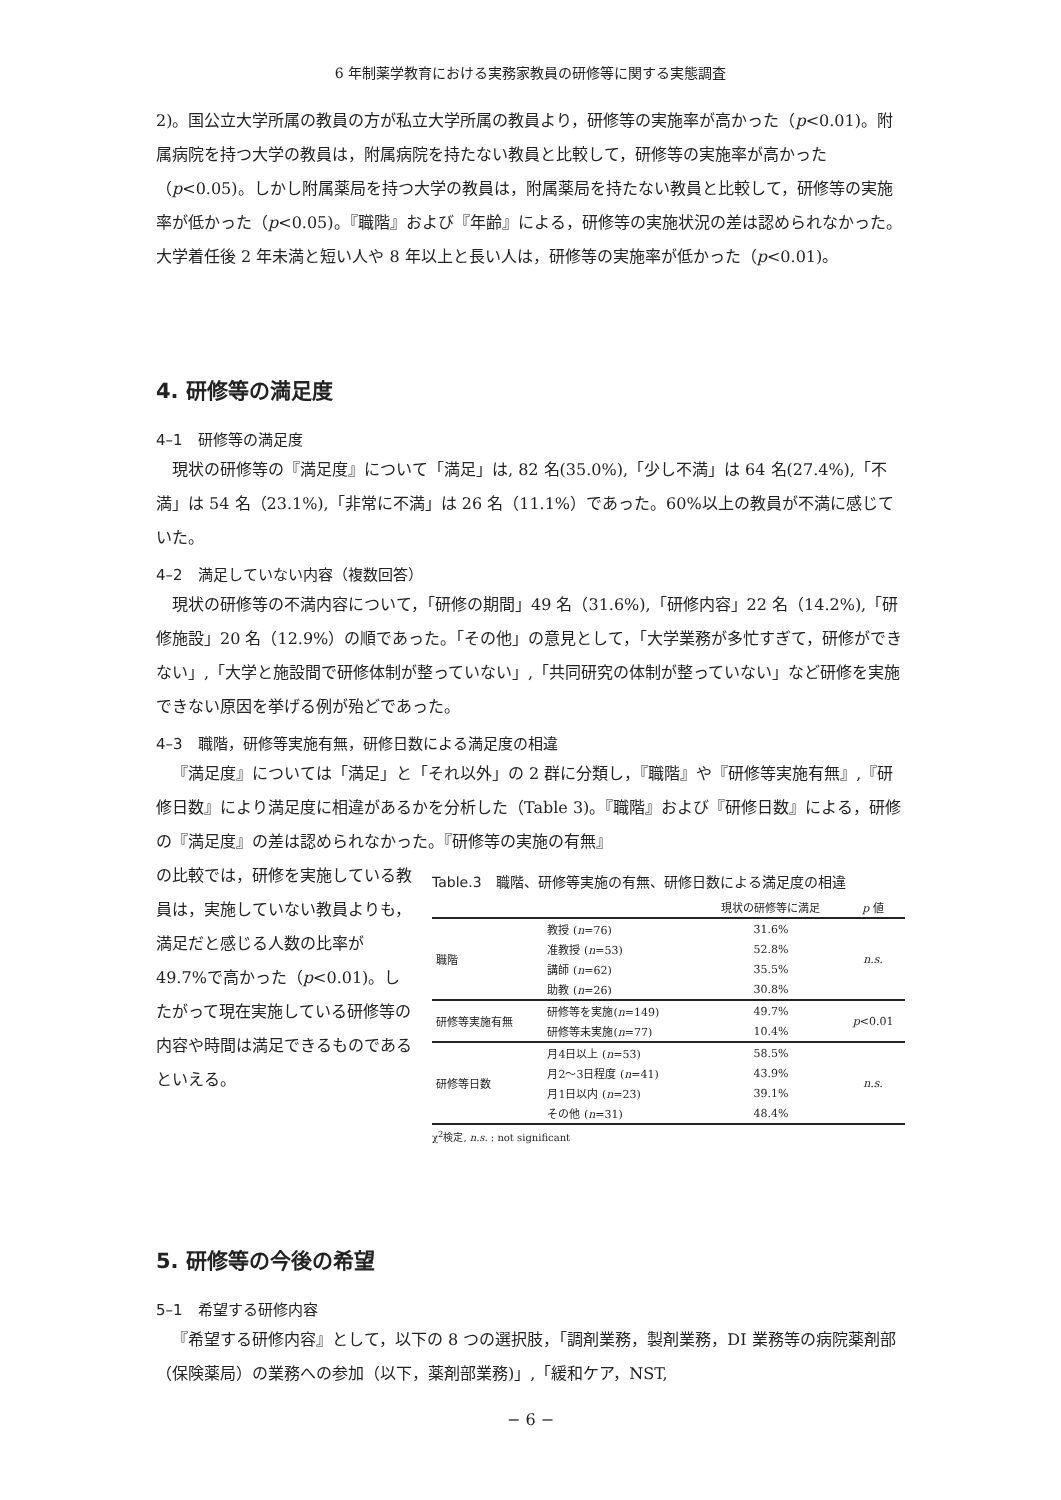6 年制薬学教育における実務家教員の研修等に関する実態調査
2)。国公立大学所属の教員の方が私立大学所属の教員より，研修等の実施率が高かった（p<0.01)。附属病院を持つ大学の教員は，附属病院を持たない教員と比較して，研修等の実施率が高かった（p<0.05)。しかし附属薬局を持つ大学の教員は，附属薬局を持たない教員と比較して，研修等の実施率が低かった（p<0.05)。『職階』および『年齢』による，研修等の実施状況の差は認められなかった。大学着任後 2 年未満と短い人や 8 年以上と長い人は，研修等の実施率が低かった（p<0.01)。
4. 研修等の満足度
4–1　研修等の満足度
現状の研修等の『満足度』について「満足」は, 82 名(35.0%),「少し不満」は 64 名(27.4%),「不満」は 54 名（23.1%),「非常に不満」は 26 名（11.1%）であった。60%以上の教員が不満に感じていた。
4–2　満足していない内容（複数回答）
現状の研修等の不満内容について，「研修の期間」49 名（31.6%),「研修内容」22 名（14.2%),「研修施設」20 名（12.9%）の順であった。「その他」の意見として，「大学業務が多忙すぎて，研修ができない」,「大学と施設間で研修体制が整っていない」,「共同研究の体制が整っていない」など研修を実施できない原因を挙げる例が殆どであった。
4–3　職階，研修等実施有無，研修日数による満足度の相違
『満足度』については「満足」と「それ以外」の 2 群に分類し，『職階』や『研修等実施有無』,『研修日数』により満足度に相違があるかを分析した（Table 3)。『職階』および『研修日数』による，研修の『満足度』の差は認められなかった。『研修等の実施の有無』
の比較では，研修を実施している教員は，実施していない教員よりも，満足だと感じる人数の比率が 49.7%で高かった（p<0.01)。したがって現在実施している研修等の内容や時間は満足できるものであるといえる。
Table.3　職階、研修等実施の有無、研修日数による満足度の相違
| | | 現状の研修等に満足 | p 値 |
| --- | --- | --- | --- |
| 職階 | 教授 ( n =76) | 31.6% | n.s. |
| | 准教授 ( n =53) | 52.8% | |
| | 講師 ( n =62) | 35.5% | |
| | 助教 ( n =26) | 30.8% | |
| 研修等実施有無 | 研修等を実施( n =149) | 49.7% | p <0.01 |
| | 研修等未実施( n =77) | 10.4% | |
| 研修等日数 | 月4日以上 ( n =53) | 58.5% | n.s. |
| | 月2〜3日程度 ( n =41) | 43.9% | |
| | 月1日以内 ( n =23) | 39.1% | |
| | その他 ( n =31) | 48.4% | |
χ<sup>2</sup>検定, n.s. : not significant
5. 研修等の今後の希望
5–1　希望する研修内容
『希望する研修内容』として，以下の 8 つの選択肢，「調剤業務，製剤業務，DI 業務等の病院薬剤部（保険薬局）の業務への参加（以下，薬剤部業務)」,「緩和ケア，NST,
− 6 −